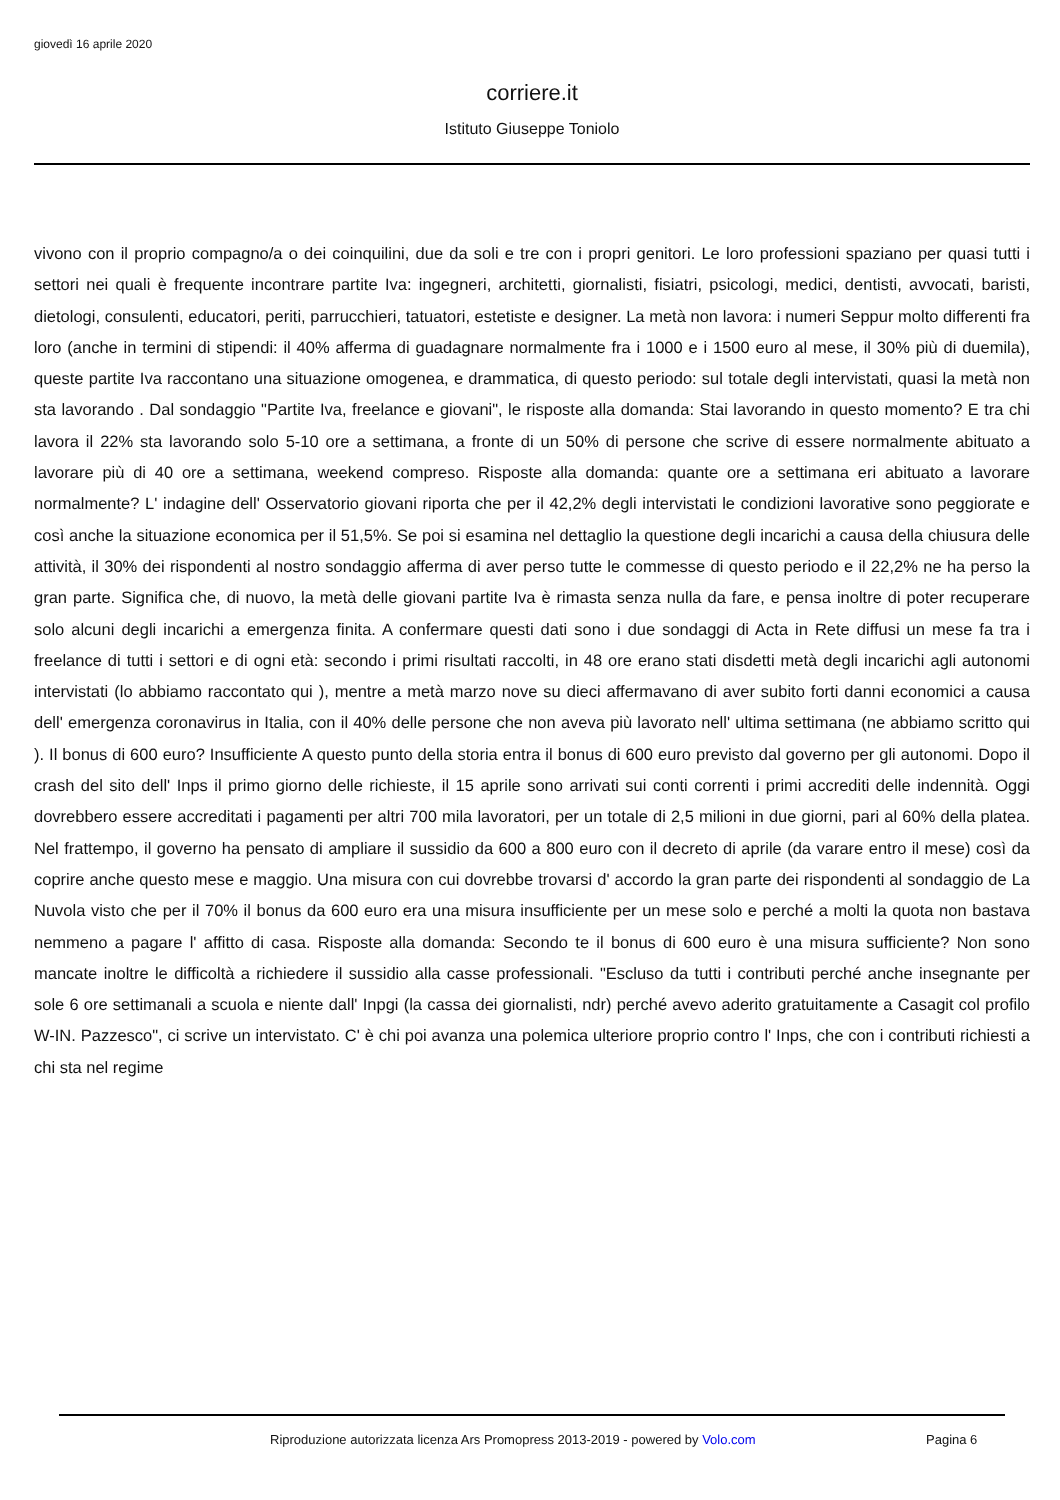giovedì 16 aprile 2020
corriere.it
Istituto Giuseppe Toniolo
vivono con il proprio compagno/a o dei coinquilini, due da soli e tre con i propri genitori. Le loro professioni spaziano per quasi tutti i settori nei quali è frequente incontrare partite Iva: ingegneri, architetti, giornalisti, fisiatri, psicologi, medici, dentisti, avvocati, baristi, dietologi, consulenti, educatori, periti, parrucchieri, tatuatori, estetiste e designer. La metà non lavora: i numeri Seppur molto differenti fra loro (anche in termini di stipendi: il 40% afferma di guadagnare normalmente fra i 1000 e i 1500 euro al mese, il 30% più di duemila), queste partite Iva raccontano una situazione omogenea, e drammatica, di questo periodo: sul totale degli intervistati, quasi la metà non sta lavorando . Dal sondaggio "Partite Iva, freelance e giovani", le risposte alla domanda: Stai lavorando in questo momento? E tra chi lavora il 22% sta lavorando solo 5-10 ore a settimana, a fronte di un 50% di persone che scrive di essere normalmente abituato a lavorare più di 40 ore a settimana, weekend compreso. Risposte alla domanda: quante ore a settimana eri abituato a lavorare normalmente? L' indagine dell' Osservatorio giovani riporta che per il 42,2% degli intervistati le condizioni lavorative sono peggiorate e così anche la situazione economica per il 51,5%. Se poi si esamina nel dettaglio la questione degli incarichi a causa della chiusura delle attività, il 30% dei rispondenti al nostro sondaggio afferma di aver perso tutte le commesse di questo periodo e il 22,2% ne ha perso la gran parte. Significa che, di nuovo, la metà delle giovani partite Iva è rimasta senza nulla da fare, e pensa inoltre di poter recuperare solo alcuni degli incarichi a emergenza finita. A confermare questi dati sono i due sondaggi di Acta in Rete diffusi un mese fa tra i freelance di tutti i settori e di ogni età: secondo i primi risultati raccolti, in 48 ore erano stati disdetti metà degli incarichi agli autonomi intervistati (lo abbiamo raccontato qui ), mentre a metà marzo nove su dieci affermavano di aver subito forti danni economici a causa dell' emergenza coronavirus in Italia, con il 40% delle persone che non aveva più lavorato nell' ultima settimana (ne abbiamo scritto qui ). Il bonus di 600 euro? Insufficiente A questo punto della storia entra il bonus di 600 euro previsto dal governo per gli autonomi. Dopo il crash del sito dell' Inps il primo giorno delle richieste, il 15 aprile sono arrivati sui conti correnti i primi accrediti delle indennità. Oggi dovrebbero essere accreditati i pagamenti per altri 700 mila lavoratori, per un totale di 2,5 milioni in due giorni, pari al 60% della platea. Nel frattempo, il governo ha pensato di ampliare il sussidio da 600 a 800 euro con il decreto di aprile (da varare entro il mese) così da coprire anche questo mese e maggio. Una misura con cui dovrebbe trovarsi d' accordo la gran parte dei rispondenti al sondaggio de La Nuvola visto che per il 70% il bonus da 600 euro era una misura insufficiente per un mese solo e perché a molti la quota non bastava nemmeno a pagare l' affitto di casa. Risposte alla domanda: Secondo te il bonus di 600 euro è una misura sufficiente? Non sono mancate inoltre le difficoltà a richiedere il sussidio alla casse professionali. "Escluso da tutti i contributi perché anche insegnante per sole 6 ore settimanali a scuola e niente dall' Inpgi (la cassa dei giornalisti, ndr) perché avevo aderito gratuitamente a Casagit col profilo W-IN. Pazzesco", ci scrive un intervistato. C' è chi poi avanza una polemica ulteriore proprio contro l' Inps, che con i contributi richiesti a chi sta nel regime
Riproduzione autorizzata licenza Ars Promopress 2013-2019 - powered by Volo.com Pagina 6